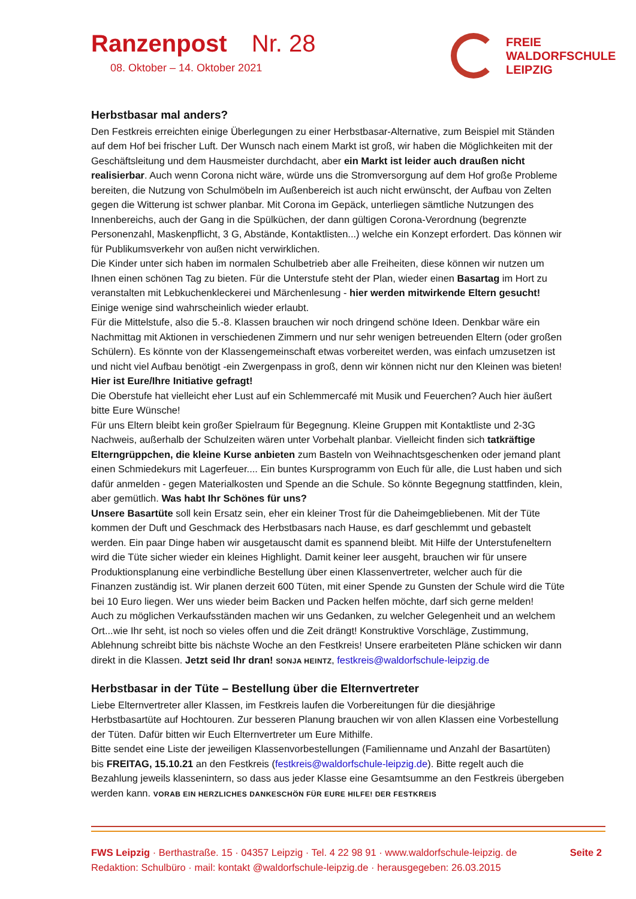Ranzenpost Nr. 28
08. Oktober – 14. Oktober 2021
FREIE
WALDORFSCHULE
LEIPZIG
Herbstbasar mal anders?
Den Festkreis erreichten einige Überlegungen zu einer Herbstbasar-Alternative, zum Beispiel mit Ständen auf dem Hof bei frischer Luft. Der Wunsch nach einem Markt ist groß, wir haben die Möglichkeiten mit der Geschäftsleitung und dem Hausmeister durchdacht, aber ein Markt ist leider auch draußen nicht realisierbar. Auch wenn Corona nicht wäre, würde uns die Stromversorgung auf dem Hof große Probleme bereiten, die Nutzung von Schulmöbeln im Außenbereich ist auch nicht erwünscht, der Aufbau von Zelten gegen die Witterung ist schwer planbar. Mit Corona im Gepäck, unterliegen sämtliche Nutzungen des Innenbereichs, auch der Gang in die Spülküchen, der dann gültigen Corona-Verordnung (begrenzte Personenzahl, Maskenpflicht, 3 G, Abstände, Kontaktlisten...) welche ein Konzept erfordert. Das können wir für Publikumsverkehr von außen nicht verwirklichen.
Die Kinder unter sich haben im normalen Schulbetrieb aber alle Freiheiten, diese können wir nutzen um Ihnen einen schönen Tag zu bieten. Für die Unterstufe steht der Plan, wieder einen Basartag im Hort zu veranstalten mit Lebkuchenkleckerei und Märchenlesung - hier werden mitwirkende Eltern gesucht! Einige wenige sind wahrscheinlich wieder erlaubt.
Für die Mittelstufe, also die 5.-8. Klassen brauchen wir noch dringend schöne Ideen. Denkbar wäre ein Nachmittag mit Aktionen in verschiedenen Zimmern und nur sehr wenigen betreuenden Eltern (oder großen Schülern). Es könnte von der Klassengemeinschaft etwas vorbereitet werden, was einfach umzusetzen ist und nicht viel Aufbau benötigt -ein Zwergenpass in groß, denn wir können nicht nur den Kleinen was bieten! Hier ist Eure/Ihre Initiative gefragt!
Die Oberstufe hat vielleicht eher Lust auf ein Schlemmercafé mit Musik und Feuerchen? Auch hier äußert bitte Eure Wünsche!
Für uns Eltern bleibt kein großer Spielraum für Begegnung. Kleine Gruppen mit Kontaktliste und 2-3G Nachweis, außerhalb der Schulzeiten wären unter Vorbehalt planbar. Vielleicht finden sich tatkräftige Elterngrüppchen, die kleine Kurse anbieten zum Basteln von Weihnachtsgeschenken oder jemand plant einen Schmiedekurs mit Lagerfeuer.... Ein buntes Kursprogramm von Euch für alle, die Lust haben und sich dafür anmelden - gegen Materialkosten und Spende an die Schule. So könnte Begegnung stattfinden, klein, aber gemütlich. Was habt Ihr Schönes für uns?
Unsere Basartüte soll kein Ersatz sein, eher ein kleiner Trost für die Daheimgebliebenen. Mit der Tüte kommen der Duft und Geschmack des Herbstbasars nach Hause, es darf geschlemmt und gebastelt werden. Ein paar Dinge haben wir ausgetauscht damit es spannend bleibt. Mit Hilfe der Unterstufeneltern wird die Tüte sicher wieder ein kleines Highlight. Damit keiner leer ausgeht, brauchen wir für unsere Produktionsplanung eine verbindliche Bestellung über einen Klassenvertreter, welcher auch für die Finanzen zuständig ist. Wir planen derzeit 600 Tüten, mit einer Spende zu Gunsten der Schule wird die Tüte bei 10 Euro liegen. Wer uns wieder beim Backen und Packen helfen möchte, darf sich gerne melden!
Auch zu möglichen Verkaufsständen machen wir uns Gedanken, zu welcher Gelegenheit und an welchem Ort...wie Ihr seht, ist noch so vieles offen und die Zeit drängt! Konstruktive Vorschläge, Zustimmung, Ablehnung schreibt bitte bis nächste Woche an den Festkreis! Unsere erarbeiteten Pläne schicken wir dann direkt in die Klassen. Jetzt seid Ihr dran! SONJA HEINTZ, festkreis@waldorfschule-leipzig.de
Herbstbasar in der Tüte – Bestellung über die Elternvertreter
Liebe Elternvertreter aller Klassen, im Festkreis laufen die Vorbereitungen für die diesjährige Herbstbasartüte auf Hochtouren. Zur besseren Planung brauchen wir von allen Klassen eine Vorbestellung der Tüten. Dafür bitten wir Euch Elternvertreter um Eure Mithilfe.
Bitte sendet eine Liste der jeweiligen Klassenvorbestellungen (Familienname und Anzahl der Basartüten) bis FREITAG, 15.10.21 an den Festkreis (festkreis@waldorfschule-leipzig.de). Bitte regelt auch die Bezahlung jeweils klassenintern, so dass aus jeder Klasse eine Gesamtsumme an den Festkreis übergeben werden kann. VORAB EIN HERZLICHES DANKESCHÖN FÜR EURE HILFE! DER FESTKREIS
Seite 2 FWS Leipzig · Berthastraße. 15 · 04357 Leipzig · Tel. 4 22 98 91 · www.waldorfschule-leipzig. de
Redaktion: Schulbüro · mail: kontakt @waldorfschule-leipzig.de · herausgegeben: 26.03.2015